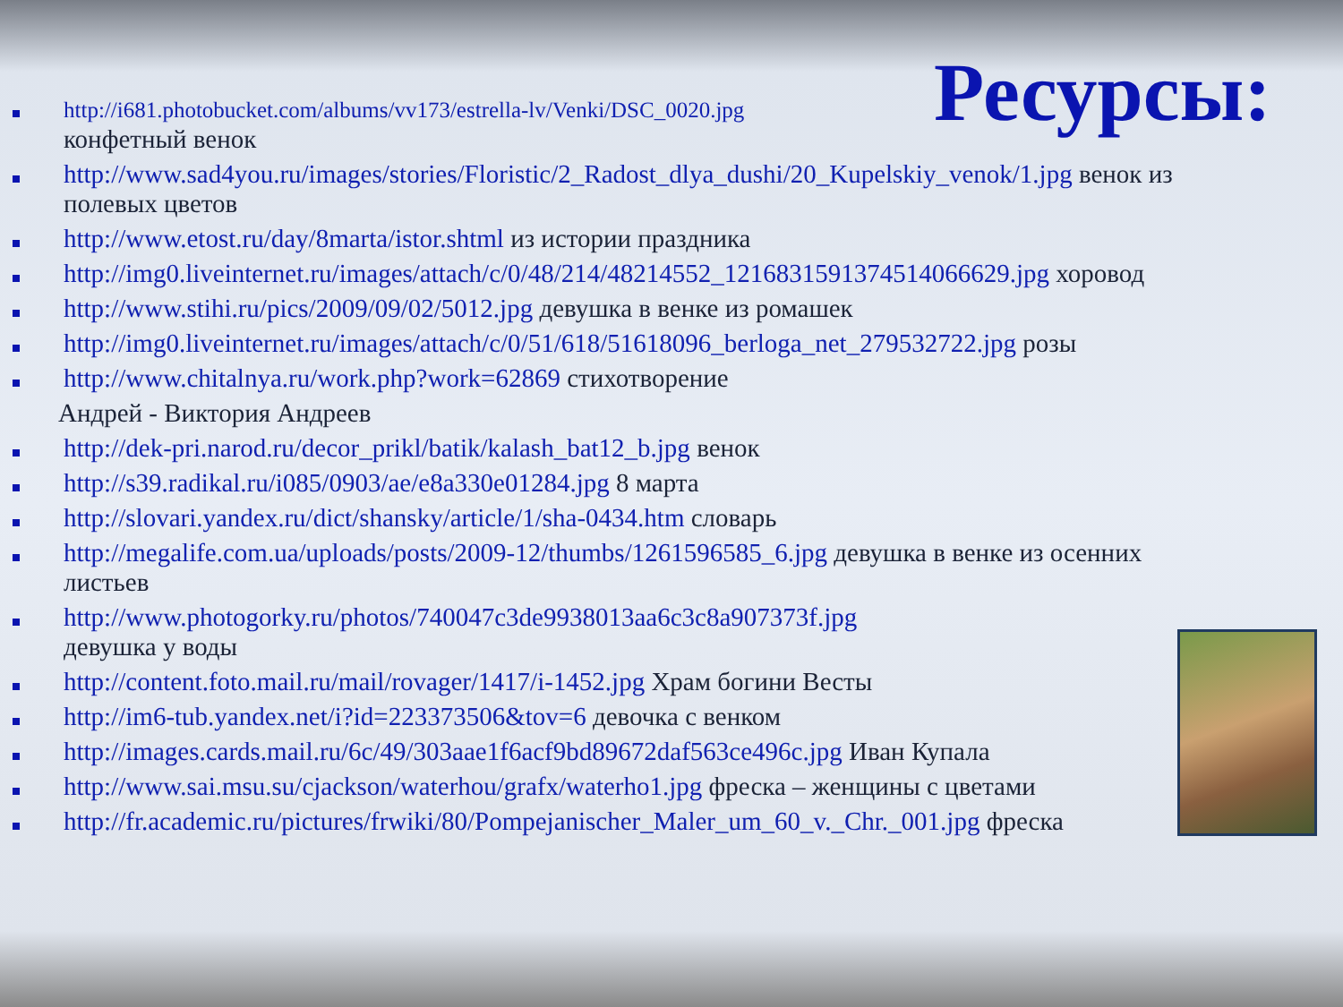Ресурсы:
http://i681.photobucket.com/albums/vv173/estrella-lv/Venki/DSC_0020.jpg
конфетный венок
http://www.sad4you.ru/images/stories/Floristic/2_Radost_dlya_dushi/20_Kupelskiy_venok/1.jpg венок из полевых цветов
http://www.etost.ru/day/8marta/istor.shtml из истории праздника
http://img0.liveinternet.ru/images/attach/c/0/48/214/48214552_1216831591374514066629.jpg хоровод
http://www.stihi.ru/pics/2009/09/02/5012.jpg девушка в венке из ромашек
http://img0.liveinternet.ru/images/attach/c/0/51/618/51618096_berloga_net_279532722.jpg розы
http://www.chitalnya.ru/work.php?work=62869 стихотворение
Андрей - Виктория Андреев
http://dek-pri.narod.ru/decor_prikl/batik/kalash_bat12_b.jpg венок
http://s39.radikal.ru/i085/0903/ae/e8a330e01284.jpg 8 марта
http://slovari.yandex.ru/dict/shansky/article/1/sha-0434.htm словарь
http://megalife.com.ua/uploads/posts/2009-12/thumbs/1261596585_6.jpg девушка в венке из осенних листьев
http://www.photogorky.ru/photos/740047c3de9938013aa6c3c8a907373f.jpg
девушка у воды
http://content.foto.mail.ru/mail/rovager/1417/i-1452.jpg Храм богини Весты
http://im6-tub.yandex.net/i?id=223373506&tov=6 девочка с венком
http://images.cards.mail.ru/6c/49/303aae1f6acf9bd89672daf563ce496c.jpg Иван Купала
http://www.sai.msu.su/cjackson/waterhou/grafx/waterho1.jpg фреска – женщины с цветами
http://fr.academic.ru/pictures/frwiki/80/Pompejanischer_Maler_um_60_v._Chr._001.jpg фреска